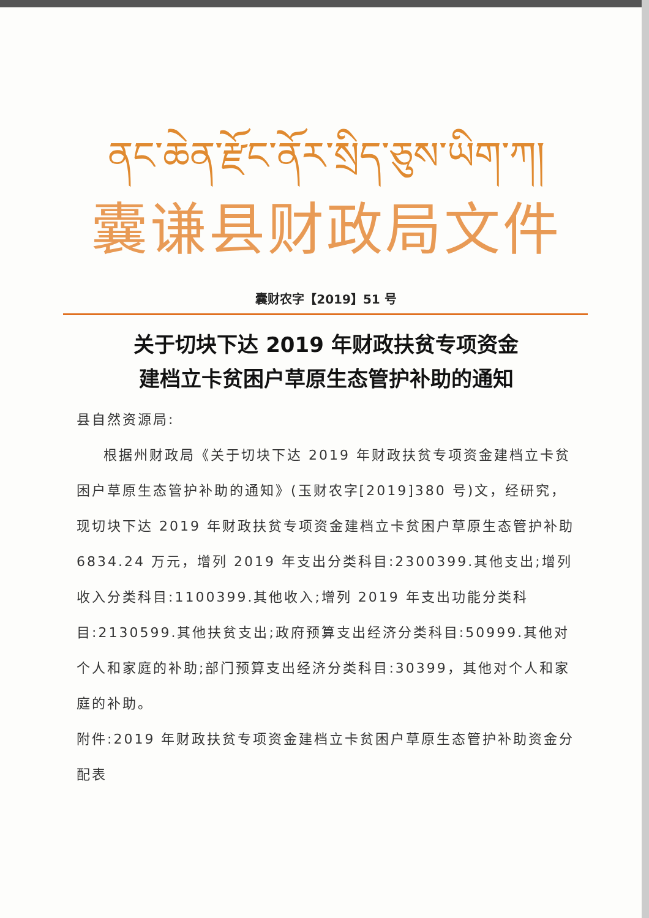ནང་ཆེན་རྫོང་ནོར་སྲིད་ཅུས་ཡིག་ཀ།
囊谦县财政局文件
囊财农字【2019】51 号
关于切块下达 2019 年财政扶贫专项资金
建档立卡贫困户草原生态管护补助的通知
县自然资源局:
根据州财政局《关于切块下达 2019 年财政扶贫专项资金建档立卡贫困户草原生态管护补助的通知》(玉财农字[2019]380 号)文，经研究，现切块下达 2019 年财政扶贫专项资金建档立卡贫困户草原生态管护补助 6834.24 万元，增列 2019 年支出分类科目:2300399.其他支出;增列收入分类科目:1100399.其他收入;增列 2019 年支出功能分类科目:2130599.其他扶贫支出;政府预算支出经济分类科目:50999.其他对个人和家庭的补助;部门预算支出经济分类科目:30399，其他对个人和家庭的补助。
附件:2019 年财政扶贫专项资金建档立卡贫困户草原生态管护补助资金分配表